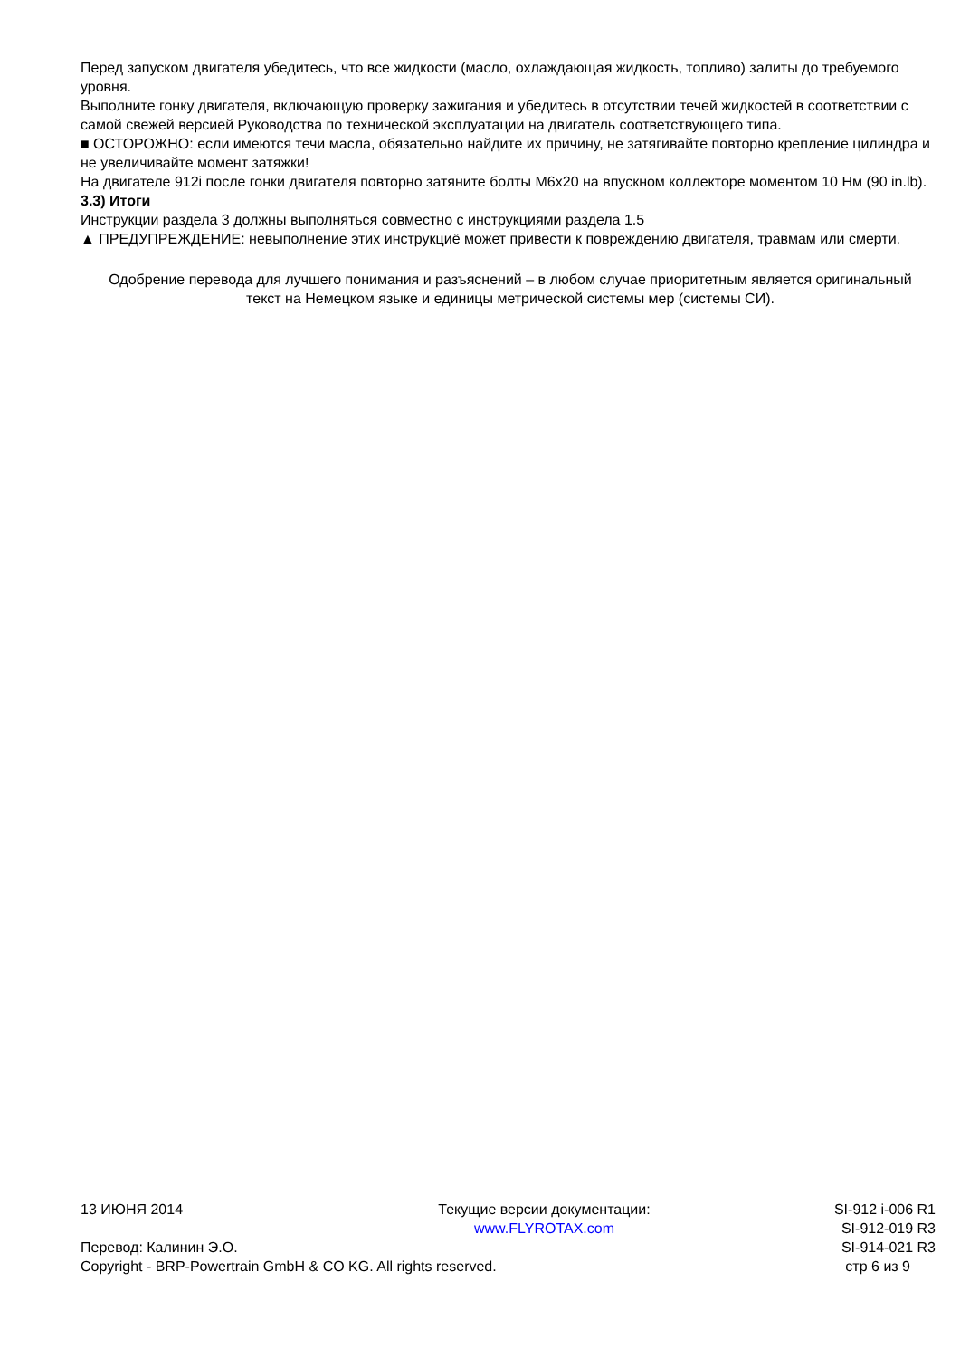Перед запуском двигателя убедитесь, что все жидкости (масло, охлаждающая жидкость, топливо) залиты до требуемого уровня.
Выполните гонку двигателя, включающую проверку зажигания и убедитесь в отсутствии течей жидкостей в соответствии с самой свежей версией Руководства по технической эксплуатации на двигатель соответствующего типа.
■ ОСТОРОЖНО: если имеются течи масла, обязательно найдите их причину, не затягивайте повторно крепление цилиндра и не увеличивайте момент затяжки!
На двигателе 912i после гонки двигателя повторно затяните болты M6x20 на впускном коллекторе моментом 10 Нм (90 in.lb).
3.3) Итоги
Инструкции раздела 3 должны выполняться совместно с инструкциями раздела 1.5
▲ ПРЕДУПРЕЖДЕНИЕ: невыполнение этих инструкциё может привести к повреждению двигателя, травмам или смерти.
Одобрение перевода для лучшего понимания и разъяснений – в любом случае приоритетным является оригинальный текст на Немецком языке и единицы метрической системы мер (системы СИ).
13 ИЮНЯ 2014 Текущие версии документации:
www.FLYROTAX.com SI-912 i-006 R1
SI-912-019 R3
Перевод: Калинин Э.О. SI-914-021 R3
Copyright - BRP-Powertrain GmbH & CO KG. All rights reserved. стр 6 из 9